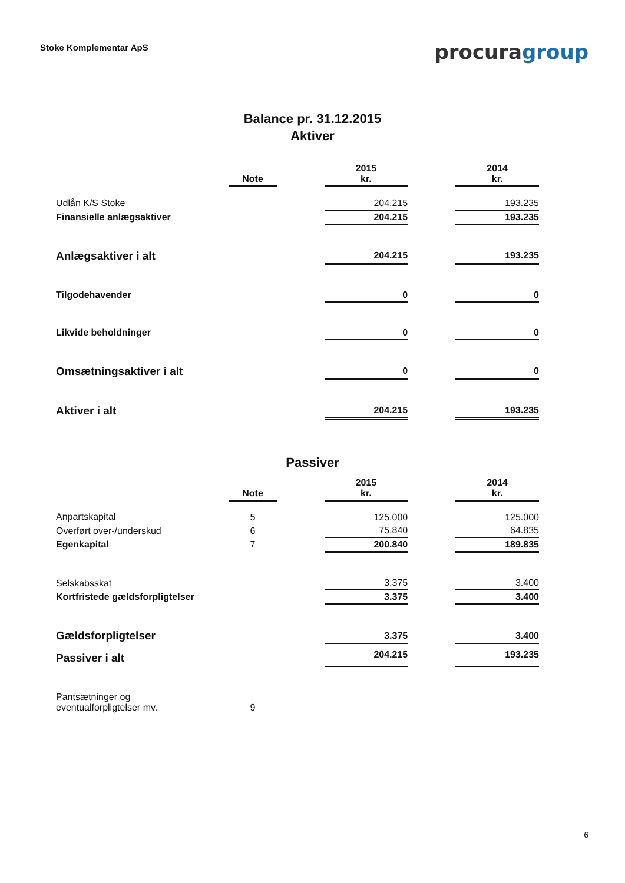Stoke Komplementar ApS
procuragroup
Balance pr. 31.12.2015
Aktiver
| | Note | | 2015 kr. | | 2014 kr. |
| --- | --- | --- | --- | --- | --- |
| Udlån K/S Stoke | | | 204.215 | | 193.235 |
| Finansielle anlægsaktiver | | | 204.215 | | 193.235 |
| Anlægsaktiver i alt | | | 204.215 | | 193.235 |
| Tilgodehavender | | | 0 | | 0 |
| Likvide beholdninger | | | 0 | | 0 |
| Omsætningsaktiver i alt | | | 0 | | 0 |
| Aktiver i alt | | | 204.215 | | 193.235 |
Passiver
| | Note | | 2015 kr. | | 2014 kr. |
| --- | --- | --- | --- | --- | --- |
| Anpartskapital | 5 | | 125.000 | | 125.000 |
| Overført over-/underskud | 6 | | 75.840 | | 64.835 |
| Egenkapital | 7 | | 200.840 | | 189.835 |
| Selskabsskat | | | 3.375 | | 3.400 |
| Kortfristede gældsforpligtelser | | | 3.375 | | 3.400 |
| Gældsforpligtelser | | | 3.375 | | 3.400 |
| Passiver i alt | | | 204.215 | | 193.235 |
| Pantsætninger og eventualforpligtelser mv. | 9 | | | | |
6